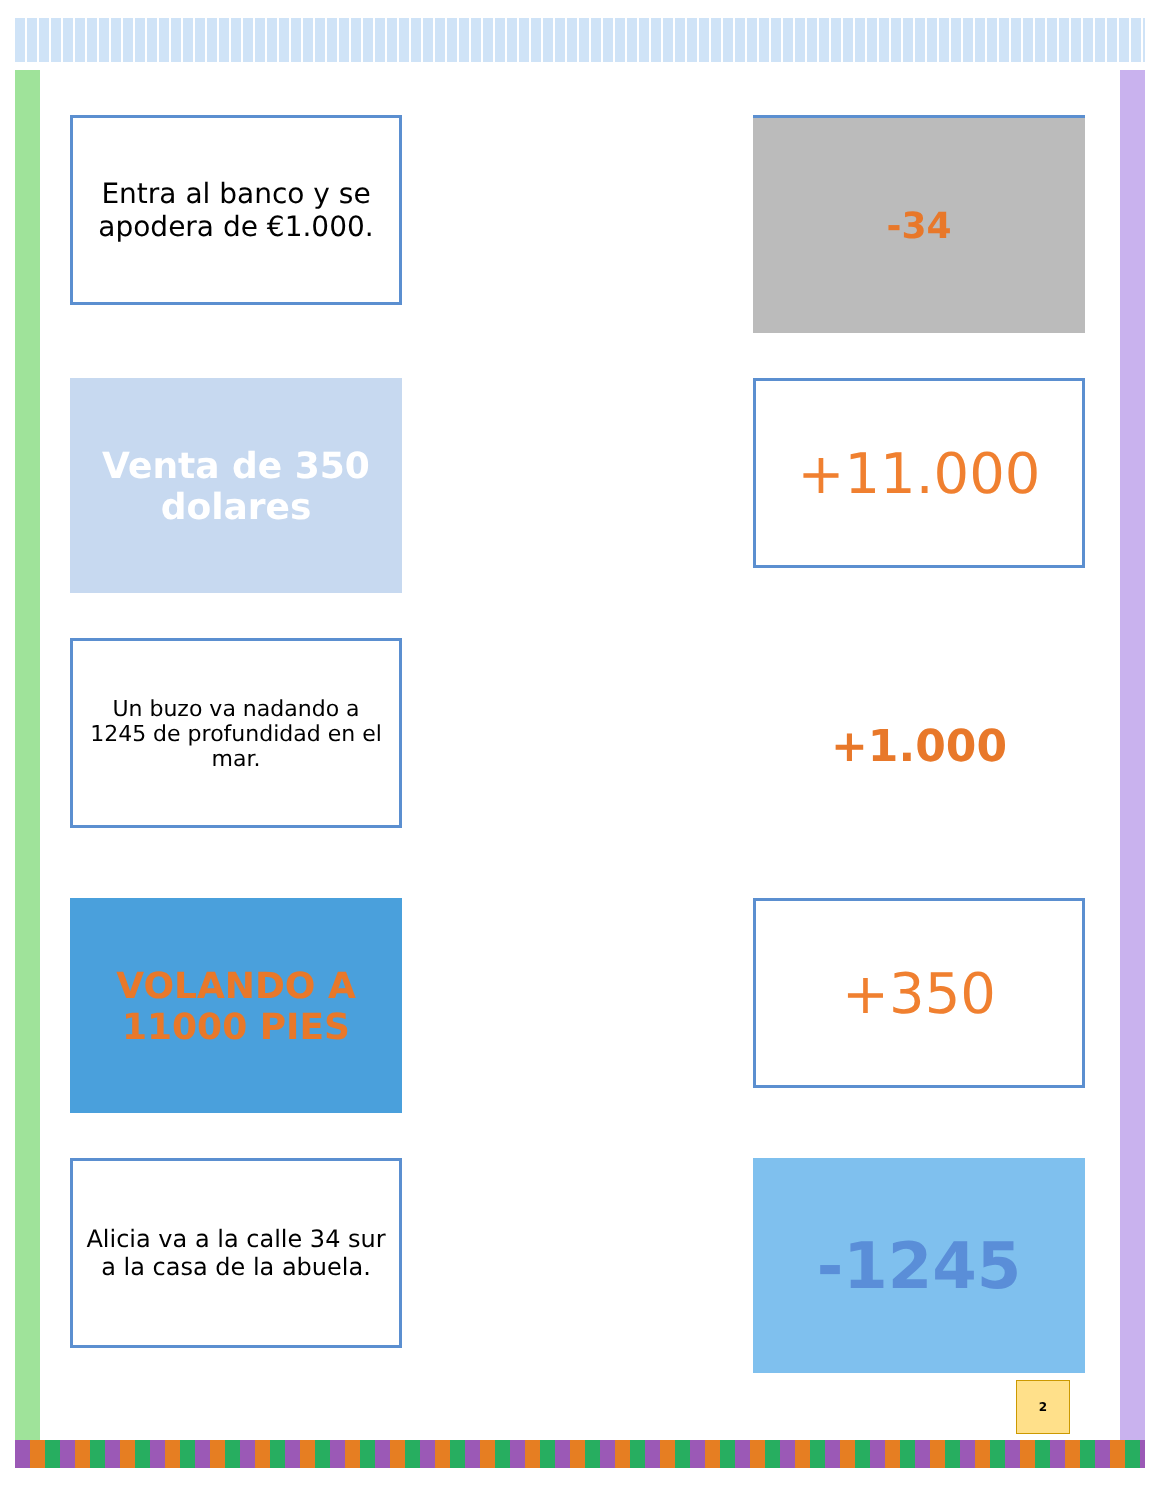Entra al banco y se apodera de €1.000.
-34
Venta de 350 dolares
+11.000
Un buzo va nadando a 1245 de profundidad en el mar.
+1.000
VOLANDO A 11000 PIES
+350
Alicia va a la calle 34 sur a la casa de la abuela.
-1245
2